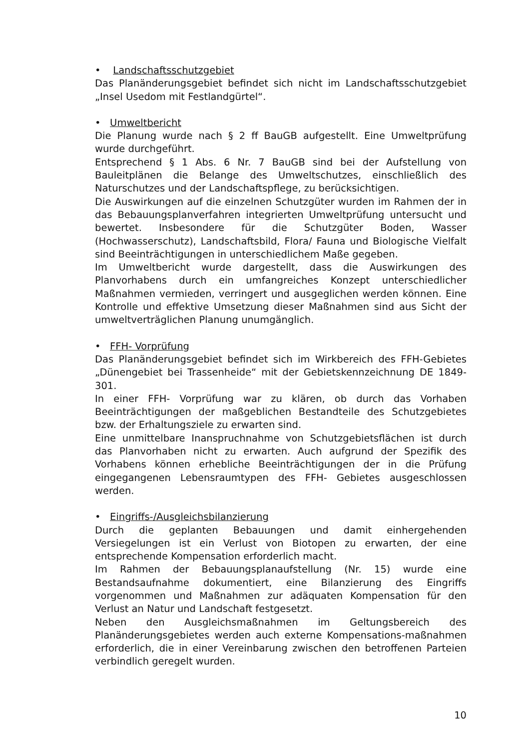• Landschaftsschutzgebiet
Das Planänderungsgebiet befindet sich nicht im Landschaftsschutzgebiet „Insel Usedom mit Festlandgürtel“.
• Umweltbericht
Die Planung wurde nach § 2 ff BauGB aufgestellt. Eine Umweltprüfung wurde durchgeführt.
Entsprechend § 1 Abs. 6 Nr. 7 BauGB sind bei der Aufstellung von Bauleitplänen die Belange des Umweltschutzes, einschließlich des Naturschutzes und der Landschaftspflege, zu berücksichtigen.
Die Auswirkungen auf die einzelnen Schutzgüter wurden im Rahmen der in das Bebauungsplanverfahren integrierten Umweltprüfung untersucht und bewertet. Insbesondere für die Schutzgüter Boden, Wasser (Hochwasserschutz), Landschaftsbild, Flora/ Fauna und Biologische Vielfalt sind Beeinträchtigungen in unterschiedlichem Maße gegeben.
Im Umweltbericht wurde dargestellt, dass die Auswirkungen des Planvorhabens durch ein umfangreiches Konzept unterschiedlicher Maßnahmen vermieden, verringert und ausgeglichen werden können. Eine Kontrolle und effektive Umsetzung dieser Maßnahmen sind aus Sicht der umweltverträglichen Planung unumgänglich.
• FFH- Vorprüfung
Das Planänderungsgebiet befindet sich im Wirkbereich des FFH-Gebietes „Dünengebiet bei Trassenheide“ mit der Gebietskennzeichnung DE 1849-301.
In einer FFH- Vorprüfung war zu klären, ob durch das Vorhaben Beeinträchtigungen der maßgeblichen Bestandteile des Schutzgebietes bzw. der Erhaltungsziele zu erwarten sind.
Eine unmittelbare Inanspruchnahme von Schutzgebietsflächen ist durch das Planvorhaben nicht zu erwarten. Auch aufgrund der Spezifik des Vorhabens können erhebliche Beeinträchtigungen der in die Prüfung eingegangenen Lebensraumtypen des FFH- Gebietes ausgeschlossen werden.
• Eingriffs-/Ausgleichsbilanzierung
Durch die geplanten Bebauungen und damit einhergehenden Versiegelungen ist ein Verlust von Biotopen zu erwarten, der eine entsprechende Kompensation erforderlich macht.
Im Rahmen der Bebauungsplanaufstellung (Nr. 15) wurde eine Bestandsaufnahme dokumentiert, eine Bilanzierung des Eingriffs vorgenommen und Maßnahmen zur adäquaten Kompensation für den Verlust an Natur und Landschaft festgesetzt.
Neben den Ausgleichsmaßnahmen im Geltungsbereich des Planänderungsgebietes werden auch externe Kompensations-maßnahmen erforderlich, die in einer Vereinbarung zwischen den betroffenen Parteien verbindlich geregelt wurden.
10